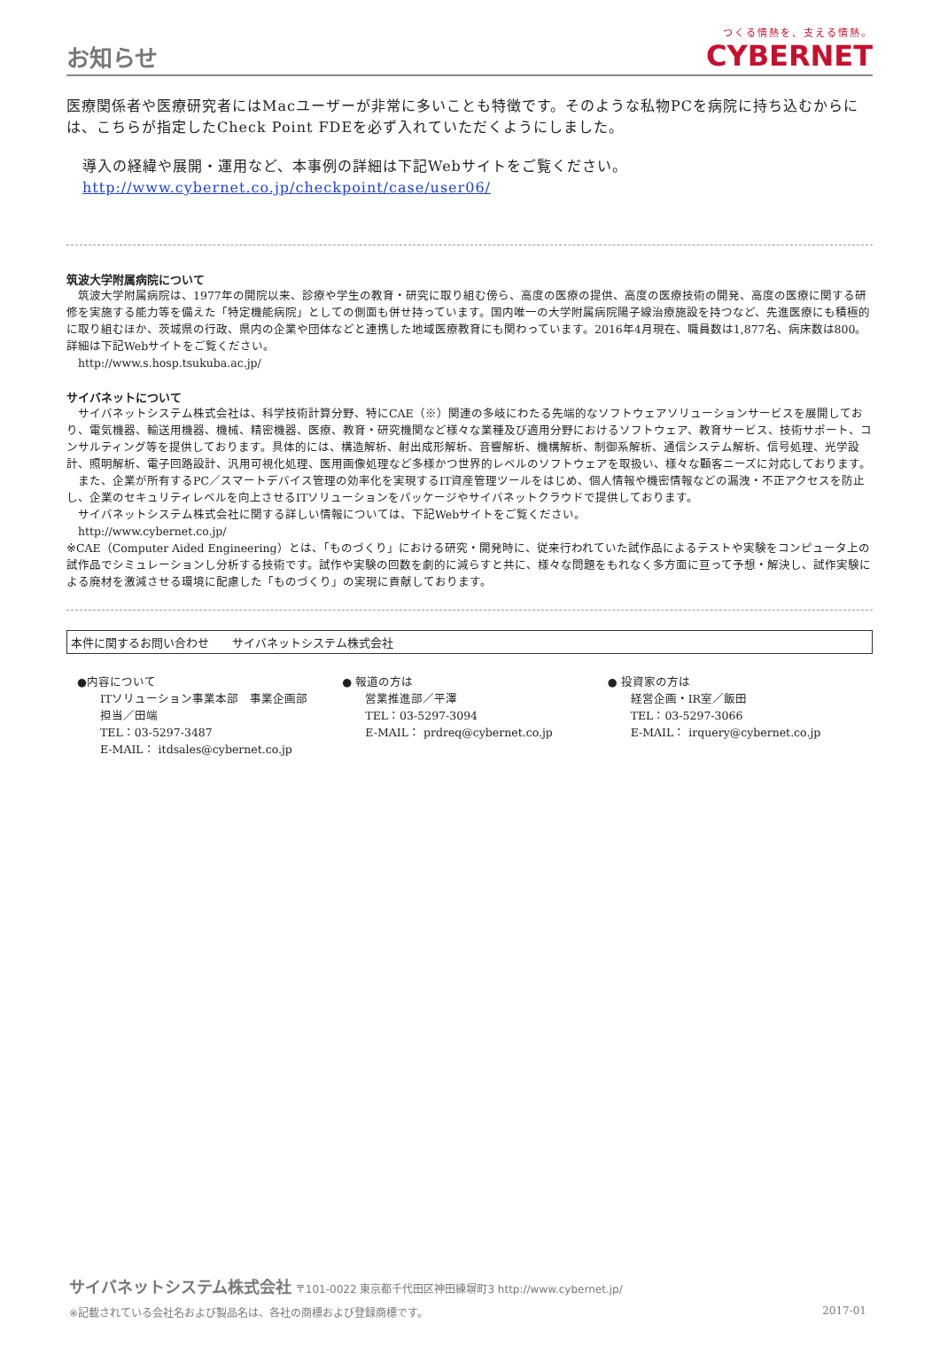お知らせ
つくる情熱を、支える情熱。
CYBERNET
医療関係者や医療研究者にはMacユーザーが非常に多いことも特徴です。そのような私物PCを病院に持ち込むからには、こちらが指定したCheck Point FDEを必ず入れていただくようにしました。
導入の経緯や展開・運用など、本事例の詳細は下記Webサイトをご覧ください。
http://www.cybernet.co.jp/checkpoint/case/user06/
筑波大学附属病院について
　筑波大学附属病院は、1977年の開院以来、診療や学生の教育・研究に取り組む傍ら、高度の医療の提供、高度の医療技術の開発、高度の医療に関する研修を実施する能力等を備えた「特定機能病院」としての側面も併せ持っています。国内唯一の大学附属病院陽子線治療施設を持つなど、先進医療にも積極的に取り組むほか、茨城県の行政、県内の企業や団体などと連携した地域医療教育にも関わっています。2016年4月現在、職員数は1,877名、病床数は800。詳細は下記Webサイトをご覧ください。
　http://www.s.hosp.tsukuba.ac.jp/
サイバネットについて
　サイバネットシステム株式会社は、科学技術計算分野、特にCAE（※）関連の多岐にわたる先端的なソフトウェアソリューションサービスを展開しており、電気機器、輸送用機器、機械、精密機器、医療、教育・研究機関など様々な業種及び適用分野におけるソフトウェア、教育サービス、技術サポート、コンサルティング等を提供しております。具体的には、構造解析、射出成形解析、音響解析、機構解析、制御系解析、通信システム解析、信号処理、光学設計、照明解析、電子回路設計、汎用可視化処理、医用画像処理など多様かつ世界的レベルのソフトウェアを取扱い、様々な顧客ニーズに対応しております。
　また、企業が所有するPC／スマートデバイス管理の効率化を実現するIT資産管理ツールをはじめ、個人情報や機密情報などの漏洩・不正アクセスを防止し、企業のセキュリティレベルを向上させるITソリューションをパッケージやサイバネットクラウドで提供しております。
　サイバネットシステム株式会社に関する詳しい情報については、下記Webサイトをご覧ください。
　http://www.cybernet.co.jp/
※CAE（Computer Aided Engineering）とは、「ものづくり」における研究・開発時に、従来行われていた試作品によるテストや実験をコンピュータ上の試作品でシミュレーションし分析する技術です。試作や実験の回数を劇的に減らすと共に、様々な問題をもれなく多方面に亘って予想・解決し、試作実験による廃材を激減させる環境に配慮した「ものづくり」の実現に貢献しております。
本件に関するお問い合わせ　　サイバネットシステム株式会社
●内容について
　　ITソリューション事業本部　事業企画部
　　担当／田端
　　TEL：03-5297-3487
　　E-MAIL： itdsales@cybernet.co.jp
● 報道の方は
　　営業推進部／平澤
　　TEL：03-5297-3094
　　E-MAIL： prdreq@cybernet.co.jp
● 投資家の方は
　　経営企画・IR室／飯田
　　TEL：03-5297-3066
　　E-MAIL： irquery@cybernet.co.jp
サイバネットシステム株式会社 〒101-0022 東京都千代田区神田練塀町3 http://www.cybernet.jp/
※記載されている会社名および製品名は、各社の商標および登録商標です。 2017-01